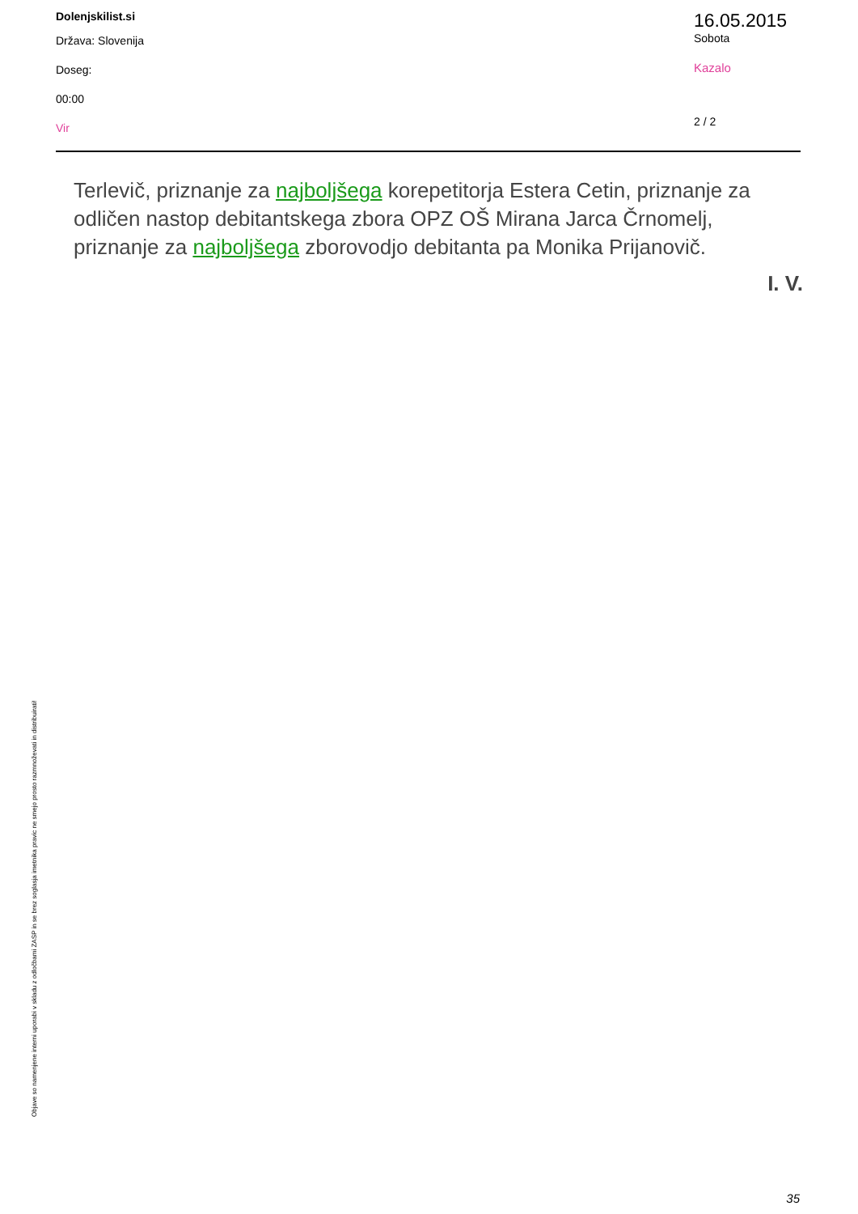Dolenjskilist.si
Država: Slovenija
Doseg:
00:00
Vir
16.05.2015
Sobota
Kazalo
2 / 2
Terlevič, priznanje za najboljšega korepetitorja Estera Cetin, priznanje za odličen nastop debitantskega zbora OPZ OŠ Mirana Jarca Črnomelj, priznanje za najboljšega zborovodjo debitanta pa Monika Prijanovič.
I. V.
Objave so namenjene interni uporabi v skladu z odločbami ZASP in se brez soglasja imetnika pravic ne smejo prosto razmnoževati in distribuirati!
35